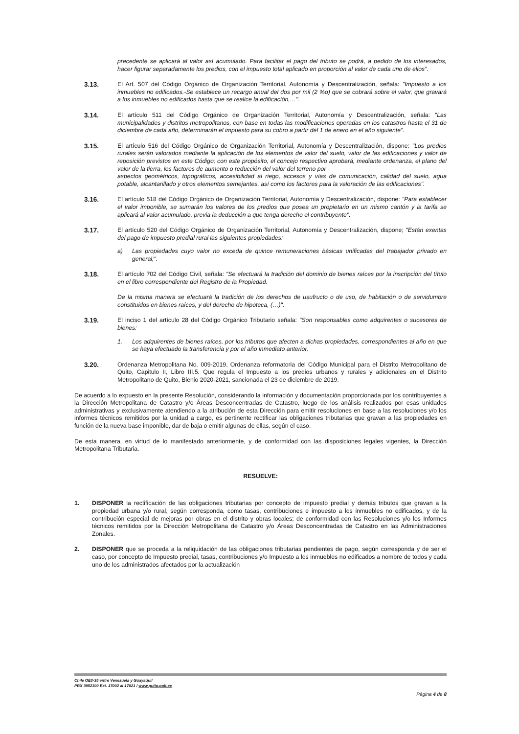precedente se aplicará al valor así acumulado. Para facilitar el pago del tributo se podrá, a pedido de los interesados, hacer figurar separadamente los predios, con el impuesto total aplicado en proporción al valor de cada uno de ellos".
3.13. El Art. 507 del Código Orgánico de Organización Territorial, Autonomía y Descentralización, señala: "Impuesto a los inmuebles no edificados.-Se establece un recargo anual del dos por mil (2 %o) que se cobrará sobre el valor, que gravará a los inmuebles no edificados hasta que se realice la edificación,…".
3.14. El artículo 511 del Código Orgánico de Organización Territorial, Autonomía y Descentralización, señala: "Las municipalidades y distritos metropolitanos, con base en todas las modificaciones operadas en los catastros hasta el 31 de diciembre de cada año, determinarán el impuesto para su cobro a partir del 1 de enero en el año siguiente".
3.15. El artículo 516 del Código Orgánico de Organización Territorial, Autonomía y Descentralización, dispone: "Los predios rurales serán valorados mediante la aplicación de los elementos de valor del suelo, valor de las edificaciones y valor de reposición previstos en este Código; con este propósito, el concejo respectivo aprobará, mediante ordenanza, el plano del valor de la tierra, los factores de aumento o reducción del valor del terreno por
aspectos geométricos, topográficos, accesibilidad al riego, accesos y vías de comunicación, calidad del suelo, agua potable, alcantarillado y otros elementos semejantes, así como los factores para la valoración de las edificaciones".
3.16. El artículo 518 del Código Orgánico de Organización Territorial, Autonomía y Descentralización, dispone: "Para establecer el valor imponible, se sumarán los valores de los predios que posea un propietario en un mismo cantón y la tarifa se aplicará al valor acumulado, previa la deducción a que tenga derecho el contribuyente".
3.17. El artículo 520 del Código Orgánico de Organización Territorial, Autonomía y Descentralización, dispone; "Están exentas del pago de impuesto predial rural las siguientes propiedades:
a) Las propiedades cuyo valor no exceda de quince remuneraciones básicas unificadas del trabajador privado en general;".
3.18. El artículo 702 del Código Civil, señala: "Se efectuará la tradición del dominio de bienes raíces por la inscripción del título en el libro correspondiente del Registro de la Propiedad.
De la misma manera se efectuará la tradición de los derechos de usufructo o de uso, de habitación o de servidumbre constituidos en bienes raíces, y del derecho de hipoteca, (…)".
3.19. El inciso 1 del artículo 28 del Código Orgánico Tributario señala: "Son responsables como adquirentes o sucesores de bienes:
1. Los adquirentes de bienes raíces, por los tributos que afecten a dichas propiedades, correspondientes al año en que se haya efectuado la transferencia y por el año inmediato anterior.
3.20. Ordenanza Metropolitana No. 009-2019, Ordenanza reformatoria del Código Municipal para el Distrito Metropolitano de Quito, Capitulo II, Libro III.5. Que regula el Impuesto a los predios urbanos y rurales y adicionales en el Distrito Metropolitano de Quito, Bienio 2020-2021, sancionada el 23 de diciembre de 2019.
De acuerdo a lo expuesto en la presente Resolución, considerando la información y documentación proporcionada por los contribuyentes a la Dirección Metropolitana de Catastro y/o Áreas Desconcentradas de Catastro, luego de los análisis realizados por esas unidades administrativas y exclusivamente atendiendo a la atribución de esta Dirección para emitir resoluciones en base a las resoluciones y/o los informes técnicos remitidos por la unidad a cargo, es pertinente rectificar las obligaciones tributarias que gravan a las propiedades en función de la nueva base imponible, dar de baja o emitir algunas de ellas, según el caso.
De esta manera, en virtud de lo manifestado anteriormente, y de conformidad con las disposiciones legales vigentes, la Dirección Metropolitana Tributaria.
RESUELVE:
1. DISPONER la rectificación de las obligaciones tributarias por concepto de impuesto predial y demás tributos que gravan a la propiedad urbana y/o rural, según corresponda, como tasas, contribuciones e impuesto a los inmuebles no edificados, y de la contribución especial de mejoras por obras en el distrito y obras locales; de conformidad con las Resoluciones y/o los Informes técnicos remitidos por la Dirección Metropolitana de Catastro y/o Áreas Desconcentradas de Catastro en las Administraciones Zonales.
2. DISPONER que se proceda a la reliquidación de las obligaciones tributarias pendientes de pago, según corresponda y de ser el caso, por concepto de Impuesto predial, tasas, contribuciones y/o Impuesto a los inmuebles no edificados a nombre de todos y cada uno de los administrados afectados por la actualización
Chile OE3-35 entre Venezuela y Guayaquil
PBX 3952300 Ext. 17002 al 17021 / www.quito.gob.ec
Página 4 de 8